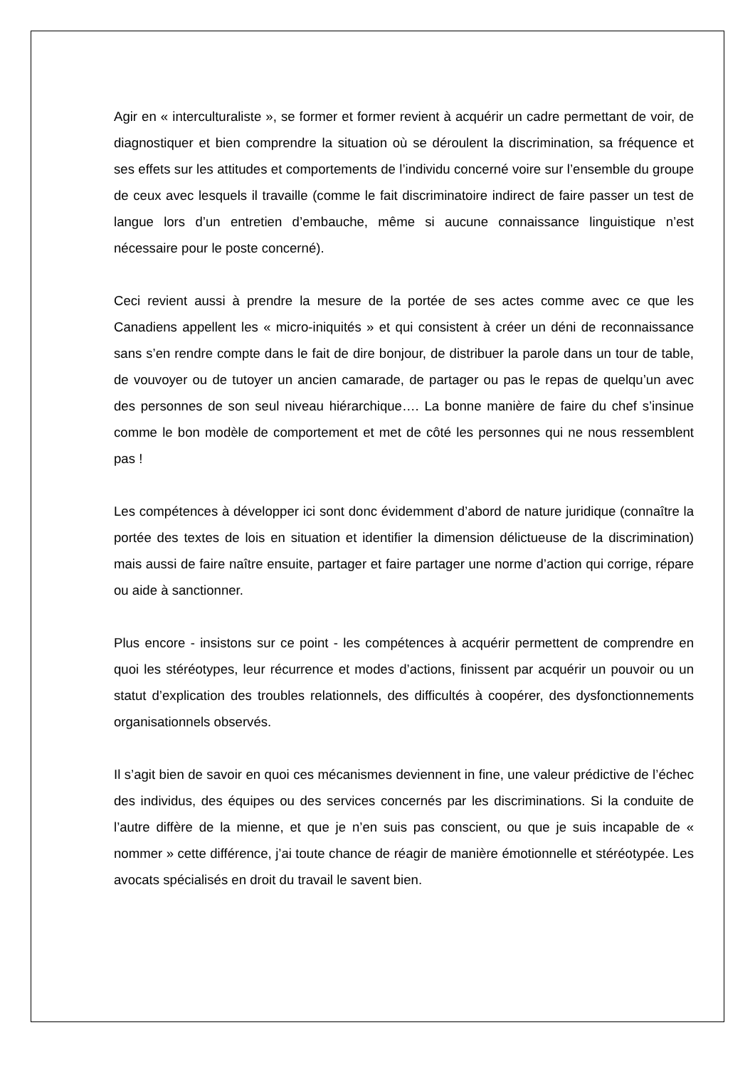Agir en « interculturaliste », se former et former revient à acquérir un cadre permettant de voir, de diagnostiquer et bien comprendre la situation où se déroulent la discrimination, sa fréquence et ses effets sur les attitudes et comportements de l’individu concerné voire sur l’ensemble du groupe de ceux avec lesquels il travaille (comme le fait discriminatoire indirect de faire passer un test de langue lors d’un entretien d’embauche, même si aucune connaissance linguistique n’est nécessaire pour le poste concerné).
Ceci revient aussi à prendre la mesure de la portée de ses actes comme avec ce que les Canadiens appellent les « micro-iniquités » et qui consistent à créer un déni de reconnaissance sans s’en rendre compte dans le fait de dire bonjour, de distribuer la parole dans un tour de table, de vouvoyer ou de tutoyer un ancien camarade, de partager ou pas le repas de quelqu’un avec des personnes de son seul niveau hiérarchique…. La bonne manière de faire du chef s’insinue comme le bon modèle de comportement et met de côté les personnes qui ne nous ressemblent pas !
Les compétences à développer ici sont donc évidemment d’abord de nature juridique (connaître la portée des textes de lois en situation et identifier la dimension délictueuse de la discrimination) mais aussi de faire naître ensuite, partager et faire partager une norme d’action qui corrige, répare ou aide à sanctionner.
Plus encore - insistons sur ce point - les compétences à acquérir permettent de comprendre en quoi les stéréotypes, leur récurrence et modes d’actions, finissent par acquérir un pouvoir ou un statut d’explication des troubles relationnels, des difficultés à coopérer, des dysfonctionnements organisationnels observés.
Il s’agit bien de savoir en quoi ces mécanismes deviennent in fine, une valeur prédictive de l’échec des individus, des équipes ou des services concernés par les discriminations. Si la conduite de l’autre diffère de la mienne, et que je n’en suis pas conscient, ou que je suis incapable de « nommer » cette différence, j’ai toute chance de réagir de manière émotionnelle et stéréotypée. Les avocats spécialisés en droit du travail le savent bien.